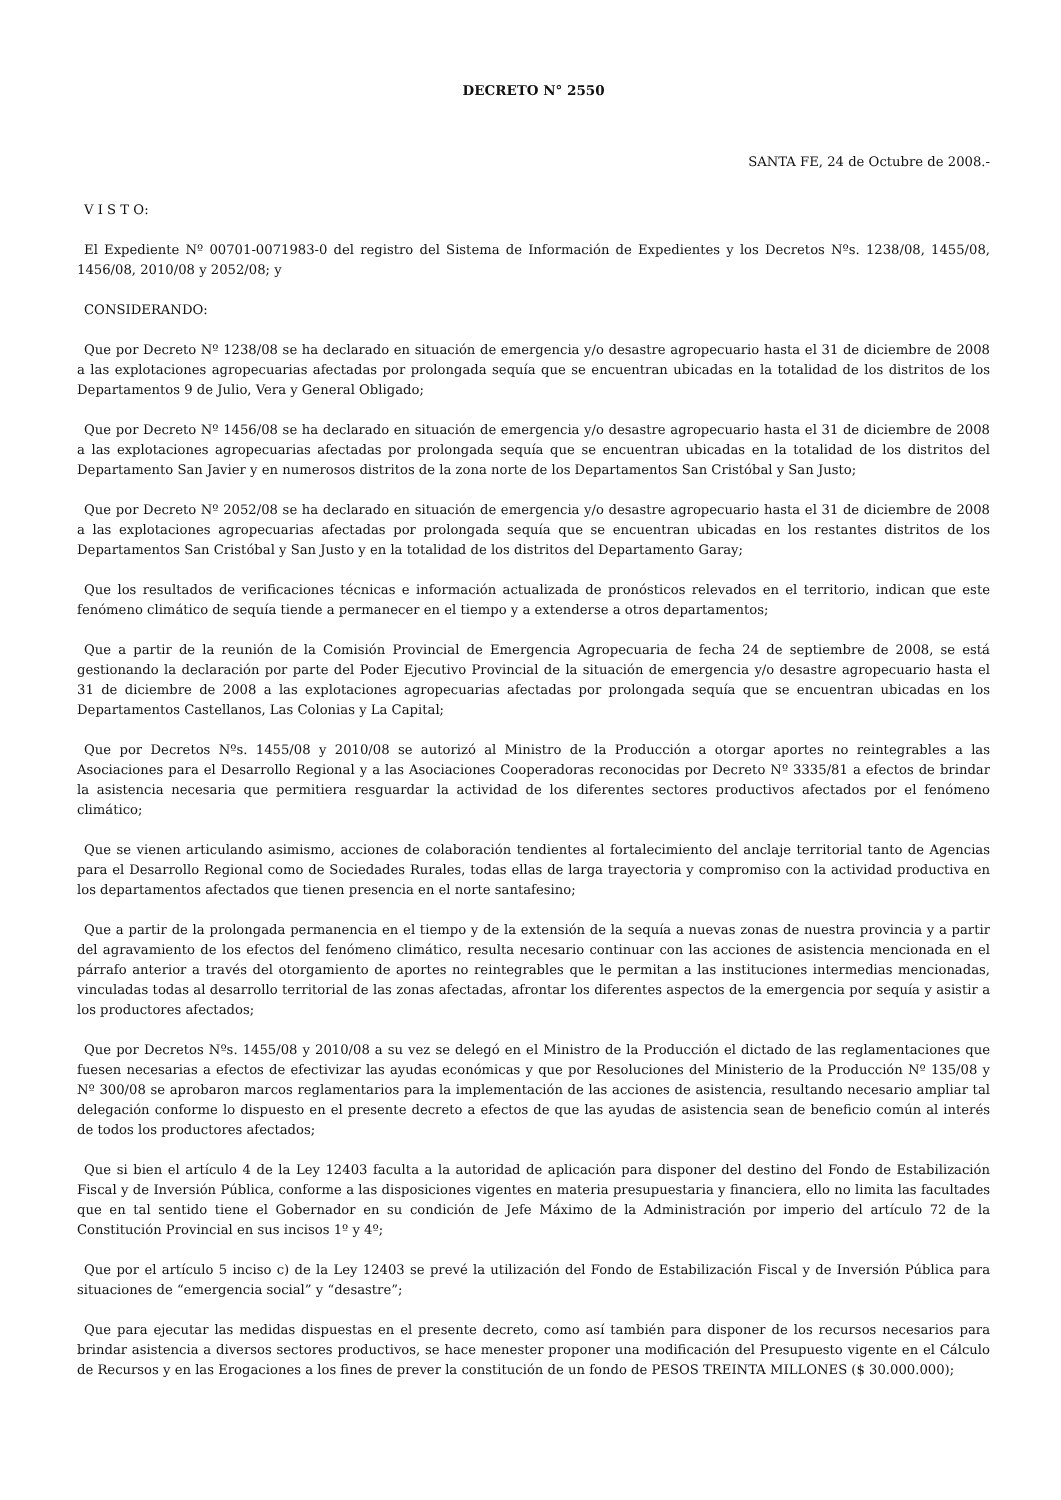DECRETO N° 2550
SANTA FE, 24 de Octubre de 2008.-
V I S T O:
El Expediente Nº 00701-0071983-0 del registro del Sistema de Información de Expedientes y los Decretos Nºs. 1238/08, 1455/08, 1456/08, 2010/08 y 2052/08; y
CONSIDERANDO:
Que por Decreto Nº 1238/08 se ha declarado en situación de emergencia y/o desastre agropecuario hasta el 31 de diciembre de 2008 a las explotaciones agropecuarias afectadas por prolongada sequía que se encuentran ubicadas en la totalidad de los distritos de los Departamentos 9 de Julio, Vera y General Obligado;
Que por Decreto Nº 1456/08 se ha declarado en situación de emergencia y/o desastre agropecuario hasta el 31 de diciembre de 2008 a las explotaciones agropecuarias afectadas por prolongada sequía que se encuentran ubicadas en la totalidad de los distritos del Departamento San Javier y en numerosos distritos de la zona norte de los Departamentos San Cristóbal y San Justo;
Que por Decreto Nº 2052/08 se ha declarado en situación de emergencia y/o desastre agropecuario hasta el 31 de diciembre de 2008 a las explotaciones agropecuarias afectadas por prolongada sequía que se encuentran ubicadas en los restantes distritos de los Departamentos San Cristóbal y San Justo y en la totalidad de los distritos del Departamento Garay;
Que los resultados de verificaciones técnicas e información actualizada de pronósticos relevados en el territorio, indican que este fenómeno climático de sequía tiende a permanecer en el tiempo y a extenderse a otros departamentos;
Que a partir de la reunión de la Comisión Provincial de Emergencia Agropecuaria de fecha 24 de septiembre de 2008, se está gestionando la declaración por parte del Poder Ejecutivo Provincial de la situación de emergencia y/o desastre agropecuario hasta el 31 de diciembre de 2008 a las explotaciones agropecuarias afectadas por prolongada sequía que se encuentran ubicadas en los Departamentos Castellanos, Las Colonias y La Capital;
Que por Decretos Nºs. 1455/08 y 2010/08 se autorizó al Ministro de la Producción a otorgar aportes no reintegrables a las Asociaciones para el Desarrollo Regional y a las Asociaciones Cooperadoras reconocidas por Decreto Nº 3335/81 a efectos de brindar la asistencia necesaria que permitiera resguardar la actividad de los diferentes sectores productivos afectados por el fenómeno climático;
Que se vienen articulando asimismo, acciones de colaboración tendientes al fortalecimiento del anclaje territorial tanto de Agencias para el Desarrollo Regional como de Sociedades Rurales, todas ellas de larga trayectoria y compromiso con la actividad productiva en los departamentos afectados que tienen presencia en el norte santafesino;
Que a partir de la prolongada permanencia en el tiempo y de la extensión de la sequía a nuevas zonas de nuestra provincia y a partir del agravamiento de los efectos del fenómeno climático, resulta necesario continuar con las acciones de asistencia mencionada en el párrafo anterior a través del otorgamiento de aportes no reintegrables que le permitan a las instituciones intermedias mencionadas, vinculadas todas al desarrollo territorial de las zonas afectadas, afrontar los diferentes aspectos de la emergencia por sequía y asistir a los productores afectados;
Que por Decretos Nºs. 1455/08 y 2010/08 a su vez se delegó en el Ministro de la Producción el dictado de las reglamentaciones que fuesen necesarias a efectos de efectivizar las ayudas económicas y que por Resoluciones del Ministerio de la Producción Nº 135/08 y Nº 300/08 se aprobaron marcos reglamentarios para la implementación de las acciones de asistencia, resultando necesario ampliar tal delegación conforme lo dispuesto en el presente decreto a efectos de que las ayudas de asistencia sean de beneficio común al interés de todos los productores afectados;
Que si bien el artículo 4 de la Ley 12403 faculta a la autoridad de aplicación para disponer del destino del Fondo de Estabilización Fiscal y de Inversión Pública, conforme a las disposiciones vigentes en materia presupuestaria y financiera, ello no limita las facultades que en tal sentido tiene el Gobernador en su condición de Jefe Máximo de la Administración por imperio del artículo 72 de la Constitución Provincial en sus incisos 1º y 4º;
Que por el artículo 5 inciso c) de la Ley 12403 se prevé la utilización del Fondo de Estabilización Fiscal y de Inversión Pública para situaciones de “emergencia social” y “desastre”;
Que para ejecutar las medidas dispuestas en el presente decreto, como así también para disponer de los recursos necesarios para brindar asistencia a diversos sectores productivos, se hace menester proponer una modificación del Presupuesto vigente en el Cálculo de Recursos y en las Erogaciones a los fines de prever la constitución de un fondo de PESOS TREINTA MILLONES ($ 30.000.000);